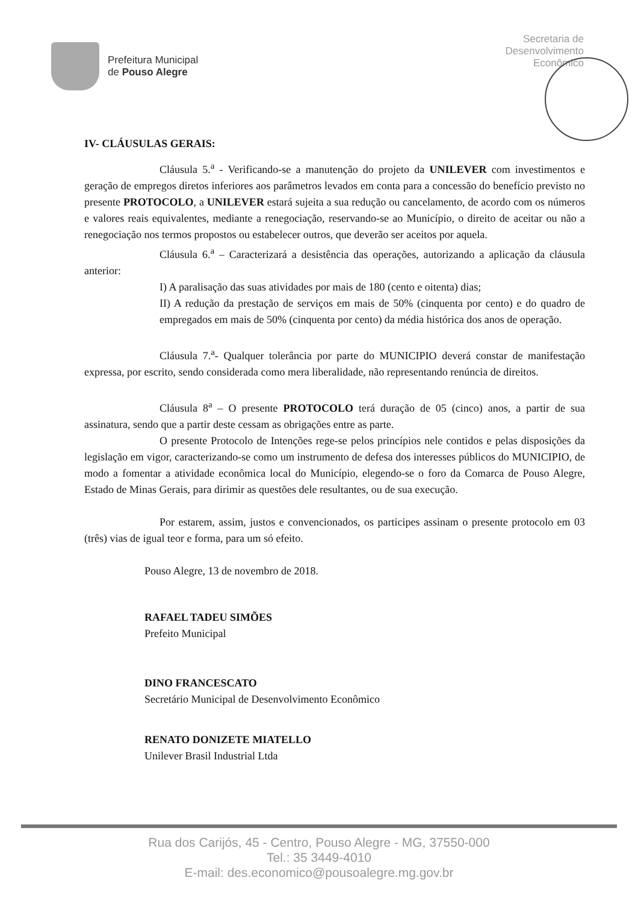Prefeitura Municipal
de Pouso Alegre
Secretaria de
Desenvolvimento
Econômico
IV- CLÁUSULAS GERAIS:
Cláusula 5.<sup>a</sup> - Verificando-se a manutenção do projeto da UNILEVER com investimentos e geração de empregos diretos inferiores aos parâmetros levados em conta para a concessão do benefício previsto no presente PROTOCOLO, a UNILEVER estará sujeita a sua redução ou cancelamento, de acordo com os números e valores reais equivalentes, mediante a renegociação, reservando-se ao Município, o direito de aceitar ou não a renegociação nos termos propostos ou estabelecer outros, que deverão ser aceitos por aquela.
Cláusula 6.<sup>a</sup> – Caracterizará a desistência das operações, autorizando a aplicação da cláusula anterior:
I) A paralisação das suas atividades por mais de 180 (cento e oitenta) dias;
II) A redução da prestação de serviços em mais de 50% (cinquenta por cento) e do quadro de empregados em mais de 50% (cinquenta por cento) da média histórica dos anos de operação.
Cláusula 7.<sup>a</sup>- Qualquer tolerância por parte do MUNICIPIO deverá constar de manifestação expressa, por escrito, sendo considerada como mera liberalidade, não representando renúncia de direitos.
Cláusula 8<sup>a</sup> – O presente PROTOCOLO terá duração de 05 (cinco) anos, a partir de sua assinatura, sendo que a partir deste cessam as obrigações entre as parte.
O presente Protocolo de Intenções rege-se pelos princípios nele contidos e pelas disposições da legislação em vigor, caracterizando-se como um instrumento de defesa dos interesses públicos do MUNICIPIO, de modo a fomentar a atividade econômica local do Município, elegendo-se o foro da Comarca de Pouso Alegre, Estado de Minas Gerais, para dirimir as questões dele resultantes, ou de sua execução.
Por estarem, assim, justos e convencionados, os participes assinam o presente protocolo em 03 (três) vias de igual teor e forma, para um só efeito.
Pouso Alegre, 13 de novembro de 2018.
RAFAEL TADEU SIMÕES
Prefeito Municipal
DINO FRANCESCATO
Secretário Municipal de Desenvolvimento Econômico
RENATO DONIZETE MIATELLO
Unilever Brasil Industrial Ltda
Rua dos Carijós, 45 - Centro, Pouso Alegre - MG, 37550-000
Tel.: 35 3449-4010
E-mail: des.economico@pousoalegre.mg.gov.br